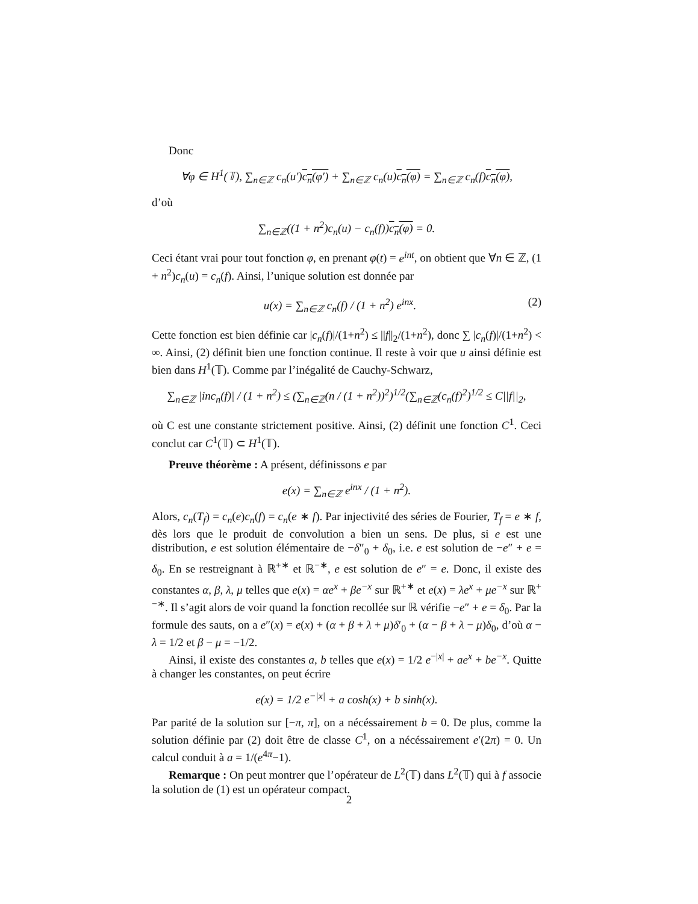Donc
∀φ ∈ H<sup>1</sup>(𝕋), ∑<sub>n∈ℤ</sub> c<sub>n</sub>(u′)c<sub>n</sub>(φ′) + ∑<sub>n∈ℤ</sub> c<sub>n</sub>(u)c<sub>n</sub>(φ) = ∑<sub>n∈ℤ</sub> c<sub>n</sub>(f)c<sub>n</sub>(φ),
d’où
∑<sub>n∈ℤ</sub>((1 + n<sup>2</sup>)c<sub>n</sub>(u) − c<sub>n</sub>(f))c<sub>n</sub>(φ) = 0.
Ceci étant vrai pour tout fonction φ, en prenant φ(t) = e<sup>int</sup>, on obtient que ∀n ∈ ℤ, (1 + n<sup>2</sup>)c<sub>n</sub>(u) = c<sub>n</sub>(f). Ainsi, l’unique solution est donnée par
u(x) = ∑<sub>n∈ℤ</sub> c<sub>n</sub>(f) / (1 + n<sup>2</sup>) e<sup>inx</sup>. (2)
Cette fonction est bien définie car |c<sub>n</sub>(f)|/(1+n<sup>2</sup>) ≤ ||f||<sub>2</sub>/(1+n<sup>2</sup>), donc ∑ |c<sub>n</sub>(f)|/(1+n<sup>2</sup>) < ∞. Ainsi, (2) définit bien une fonction continue. Il reste à voir que u ainsi définie est bien dans H<sup>1</sup>(𝕋). Comme par l’inégalité de Cauchy-Schwarz,
∑<sub>n∈ℤ</sub> |inc<sub>n</sub>(f)| / (1 + n<sup>2</sup>) ≤ (∑<sub>n∈ℤ</sub>(n / (1 + n<sup>2</sup>))<sup>2</sup>)<sup>1/2</sup>(∑<sub>n∈ℤ</sub>(c<sub>n</sub>(f)<sup>2</sup>)<sup>1/2</sup> ≤ C||f||<sub>2</sub>,
où C est une constante strictement positive. Ainsi, (2) définit une fonction C<sup>1</sup>. Ceci conclut car C<sup>1</sup>(𝕋) ⊂ H<sup>1</sup>(𝕋).
Preuve théorème : A présent, définissons e par
e(x) = ∑<sub>n∈ℤ</sub> e<sup>inx</sup> / (1 + n<sup>2</sup>).
Alors, c<sub>n</sub>(T<sub>f</sub>) = c<sub>n</sub>(e)c<sub>n</sub>(f) = c<sub>n</sub>(e ∗ f). Par injectivité des séries de Fourier, T<sub>f</sub> = e ∗ f, dès lors que le produit de convolution a bien un sens. De plus, si e est une distribution, e est solution élémentaire de −δ″<sub>0</sub> + δ<sub>0</sub>, i.e. e est solution de −e″ + e = δ<sub>0</sub>. En se restreignant à ℝ<sup>+∗</sup> et ℝ<sup>−∗</sup>, e est solution de e″ = e. Donc, il existe des constantes α, β, λ, μ telles que e(x) = αe<sup>x</sup> + βe<sup>−x</sup> sur ℝ<sup>+∗</sup> et e(x) = λe<sup>x</sup> + μe<sup>−x</sup> sur ℝ<sup>+−∗</sup>. Il s’agit alors de voir quand la fonction recollée sur ℝ vérifie −e″ + e = δ<sub>0</sub>. Par la formule des sauts, on a e″(x) = e(x) + (α + β + λ + μ)δ′<sub>0</sub> + (α − β + λ − μ)δ<sub>0</sub>, d’où α − λ = 1/2 et β − μ = −1/2.
Ainsi, il existe des constantes a, b telles que e(x) = 1/2 e<sup>−|x|</sup> + ae<sup>x</sup> + be<sup>−x</sup>. Quitte à changer les constantes, on peut écrire
e(x) = 1/2 e<sup>−|x|</sup> + a cosh(x) + b sinh(x).
Par parité de la solution sur [−π, π], on a nécéssairement b = 0. De plus, comme la solution définie par (2) doit être de classe C<sup>1</sup>, on a nécéssairement e′(2π) = 0. Un calcul conduit à a = 1/(e<sup>4π</sup>−1).
Remarque : On peut montrer que l’opérateur de L<sup>2</sup>(𝕋) dans L<sup>2</sup>(𝕋) qui à f associe la solution de (1) est un opérateur compact.
2